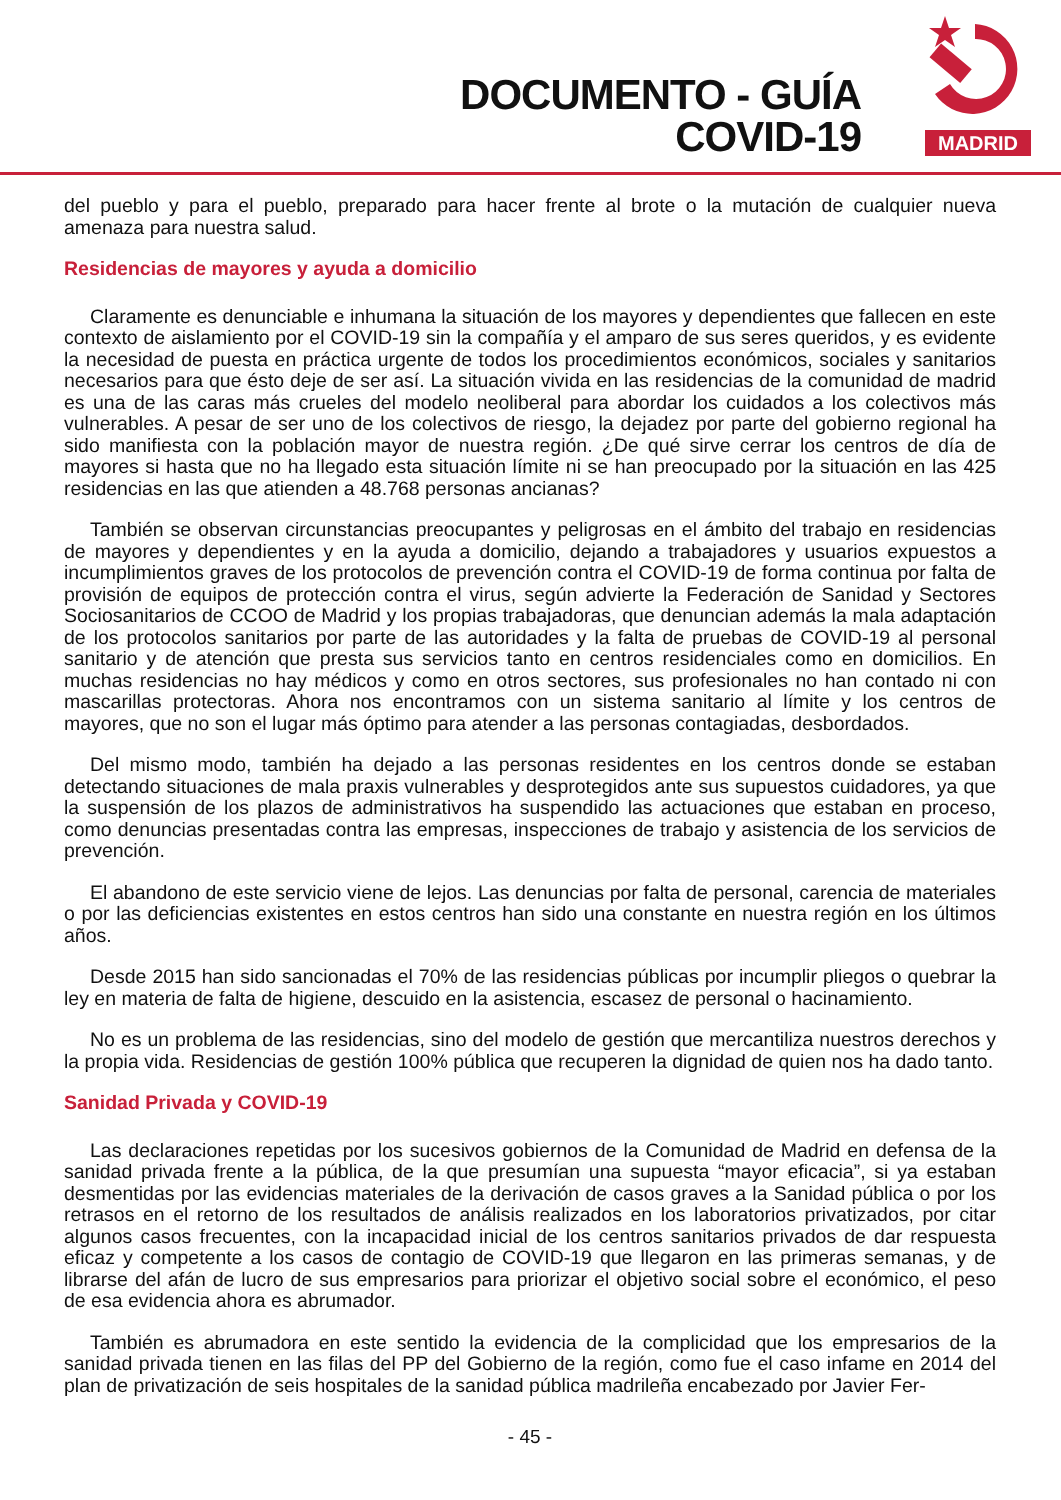DOCUMENTO - GUÍA
COVID-19
MADRID
del pueblo y para el pueblo, preparado para hacer frente al brote o la mutación de cualquier nueva amenaza para nuestra salud.
Residencias de mayores y ayuda a domicilio
Claramente es denunciable e inhumana la situación de los mayores y dependientes que fallecen en este contexto de aislamiento por el COVID-19 sin la compañía y el amparo de sus seres queridos, y es evidente la necesidad de puesta en práctica urgente de todos los procedimientos económicos, sociales y sanitarios necesarios para que ésto deje de ser así. La situación vivida en las residencias de la comunidad de madrid es una de las caras más crueles del modelo neoliberal para abordar los cuidados a los colectivos más vulnerables. A pesar de ser uno de los colectivos de riesgo, la dejadez por parte del gobierno regional ha sido manifiesta con la población mayor de nuestra región. ¿De qué sirve cerrar los centros de día de mayores si hasta que no ha llegado esta situación límite ni se han preocupado por la situación en las 425 residencias en las que atienden a 48.768 personas ancianas?
También se observan circunstancias preocupantes y peligrosas en el ámbito del trabajo en residencias de mayores y dependientes y en la ayuda a domicilio, dejando a trabajadores y usuarios expuestos a incumplimientos graves de los protocolos de prevención contra el COVID-19 de forma continua por falta de provisión de equipos de protección contra el virus, según advierte la Federación de Sanidad y Sectores Sociosanitarios de CCOO de Madrid y los propias trabajadoras, que denuncian además la mala adaptación de los protocolos sanitarios por parte de las autoridades y la falta de pruebas de COVID-19 al personal sanitario y de atención que presta sus servicios tanto en centros residenciales como en domicilios. En muchas residencias no hay médicos y como en otros sectores, sus profesionales no han contado ni con mascarillas protectoras. Ahora nos encontramos con un sistema sanitario al límite y los centros de mayores, que no son el lugar más óptimo para atender a las personas contagiadas, desbordados.
Del mismo modo, también ha dejado a las personas residentes en los centros donde se estaban detectando situaciones de mala praxis vulnerables y desprotegidos ante sus supuestos cuidadores, ya que la suspensión de los plazos de administrativos ha suspendido las actuaciones que estaban en proceso, como denuncias presentadas contra las empresas, inspecciones de trabajo y asistencia de los servicios de prevención.
El abandono de este servicio viene de lejos. Las denuncias por falta de personal, carencia de materiales o por las deficiencias existentes en estos centros han sido una constante en nuestra región en los últimos años.
Desde 2015 han sido sancionadas el 70% de las residencias públicas por incumplir pliegos o quebrar la ley en materia de falta de higiene, descuido en la asistencia, escasez de personal o hacinamiento.
No es un problema de las residencias, sino del modelo de gestión que mercantiliza nuestros derechos y la propia vida. Residencias de gestión 100% pública que recuperen la dignidad de quien nos ha dado tanto.
Sanidad Privada y COVID-19
Las declaraciones repetidas por los sucesivos gobiernos de la Comunidad de Madrid en defensa de la sanidad privada frente a la pública, de la que presumían una supuesta “mayor eficacia”, si ya estaban desmentidas por las evidencias materiales de la derivación de casos graves a la Sanidad pública o por los retrasos en el retorno de los resultados de análisis realizados en los laboratorios privatizados, por citar algunos casos frecuentes, con la incapacidad inicial de los centros sanitarios privados de dar respuesta eficaz y competente a los casos de contagio de COVID-19 que llegaron en las primeras semanas, y de librarse del afán de lucro de sus empresarios para priorizar el objetivo social sobre el económico, el peso de esa evidencia ahora es abrumador.
También es abrumadora en este sentido la evidencia de la complicidad que los empresarios de la sanidad privada tienen en las filas del PP del Gobierno de la región, como fue el caso infame en 2014 del plan de privatización de seis hospitales de la sanidad pública madrileña encabezado por Javier Fer-
- 45 -